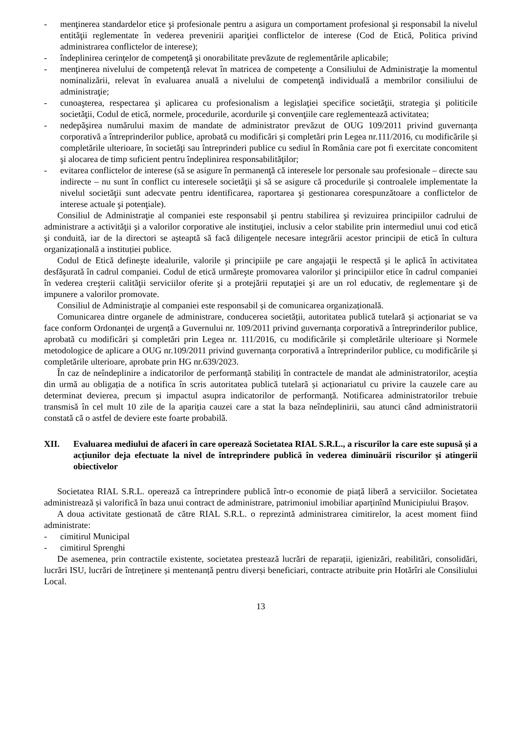- menţinerea standardelor etice şi profesionale pentru a asigura un comportament profesional şi responsabil la nivelul entităţii reglementate în vederea prevenirii apariţiei conflictelor de interese (Cod de Etică, Politica privind administrarea conflictelor de interese);
- îndeplinirea cerinţelor de competenţă şi onorabilitate prevăzute de reglementările aplicabile;
- menţinerea nivelului de competenţă relevat în matricea de competenţe a Consiliului de Administraţie la momentul nominalizării, relevat în evaluarea anuală a nivelului de competenţă individuală a membrilor consiliului de administraţie;
- cunoaşterea, respectarea şi aplicarea cu profesionalism a legislaţiei specifice societăţii, strategia şi politicile societăţii, Codul de etică, normele, procedurile, acordurile şi convenţiile care reglementează activitatea;
- nedepăşirea numărului maxim de mandate de administrator prevăzut de OUG 109/2011 privind guvernanța corporativă a întreprinderilor publice, aprobată cu modificări și completări prin Legea nr.111/2016, cu modificările și completările ulterioare, în societăţi sau întreprinderi publice cu sediul în România care pot fi exercitate concomitent şi alocarea de timp suficient pentru îndeplinirea responsabilităţilor;
- evitarea conflictelor de interese (să se asigure în permanenţă că interesele lor personale sau profesionale – directe sau indirecte – nu sunt în conflict cu interesele societăţii şi să se asigure că procedurile și controalele implementate la nivelul societăţii sunt adecvate pentru identificarea, raportarea şi gestionarea corespunzătoare a conflictelor de interese actuale şi potenţiale).
Consiliul de Administraţie al companiei este responsabil şi pentru stabilirea şi revizuirea principiilor cadrului de administrare a activităţii şi a valorilor corporative ale instituţiei, inclusiv a celor stabilite prin intermediul unui cod etică şi conduită, iar de la directori se așteaptă să facă diligențele necesare integrării acestor principii de etică în cultura organizațională a instituției publice.
Codul de Etică defineşte idealurile, valorile şi principiile pe care angajaţii le respectă şi le aplică în activitatea desfăşurată în cadrul companiei. Codul de etică urmăreşte promovarea valorilor şi principiilor etice în cadrul companiei în vederea creşterii calităţii serviciilor oferite şi a protejării reputaţiei şi are un rol educativ, de reglementare şi de impunere a valorilor promovate.
Consiliul de Administraţie al companiei este responsabil și de comunicarea organizațională.
Comunicarea dintre organele de administrare, conducerea societății, autoritatea publică tutelară și acționariat se va face conform Ordonanței de urgență a Guvernului nr. 109/2011 privind guvernanța corporativă a întreprinderilor publice, aprobată cu modificări și completări prin Legea nr. 111/2016, cu modificările și completările ulterioare și Normele metodologice de aplicare a OUG nr.109/2011 privind guvernanța corporativă a întreprinderilor publice, cu modificările și completările ulterioare, aprobate prin HG nr.639/2023.
În caz de neîndeplinire a indicatorilor de performanță stabiliți în contractele de mandat ale administratorilor, aceștia din urmă au obligația de a notifica în scris autoritatea publică tutelară și acționariatul cu privire la cauzele care au determinat devierea, precum și impactul asupra indicatorilor de performanță. Notificarea administratorilor trebuie transmisă în cel mult 10 zile de la apariția cauzei care a stat la baza neîndeplinirii, sau atunci când administratorii constată că o astfel de deviere este foarte probabilă.
XII. Evaluarea mediului de afaceri în care operează Societatea RIAL S.R.L., a riscurilor la care este supusă și a acțiunilor deja efectuate la nivel de întreprindere publică în vederea diminuării riscurilor și atingerii obiectivelor
Societatea RIAL S.R.L. operează ca întreprindere publică într-o economie de piață liberă a serviciilor. Societatea administrează și valorifică în baza unui contract de administrare, patrimoniul imobiliar aparținînd Municipiului Brașov.
A doua activitate gestionată de către RIAL S.R.L. o reprezintă administrarea cimitirelor, la acest moment fiind administrate:
- cimitirul Municipal
- cimitirul Sprenghi
De asemenea, prin contractile existente, societatea prestează lucrări de reparații, igienizări, reabilitări, consolidări, lucrări ISU, lucrări de întreținere și mentenanță pentru diverși beneficiari, contracte atribuite prin Hotărîri ale Consiliului Local.
13